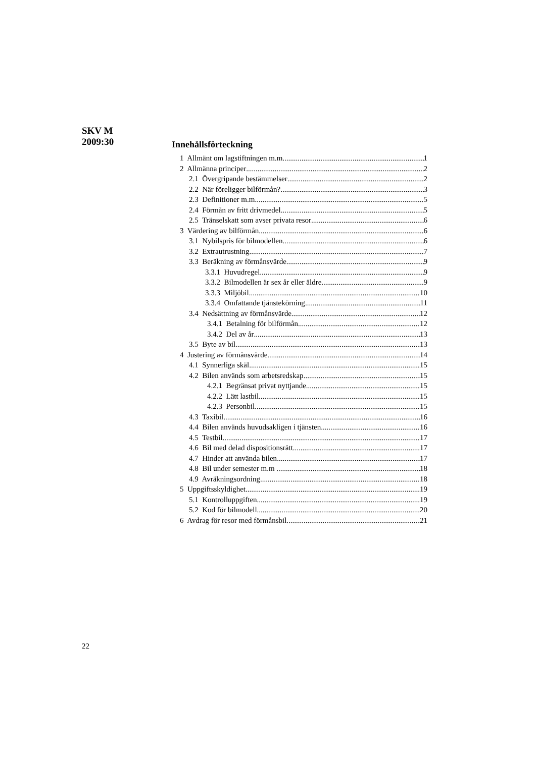SKV M
2009:30
Innehållsförteckning
1 Allmänt om lagstiftningen m.m. 1
2 Allmänna principer 2
2.1 Övergripande bestämmelser 2
2.2 När föreligger bilförmån? 3
2.3 Definitioner m.m. 5
2.4 Förmån av fritt drivmedel 5
2.5 Tränselskatt som avser privata resor 6
3 Värdering av bilförmån 6
3.1 Nybilspris för bilmodellen 6
3.2 Extrautrustning 7
3.3 Beräkning av förmånsvärde 9
3.3.1 Huvudregel 9
3.3.2 Bilmodellen är sex år eller äldre 9
3.3.3 Miljöbil 10
3.3.4 Omfattande tjänstekörning 11
3.4 Nedsättning av förmånsvärde 12
3.4.1 Betalning för bilförmån 12
3.4.2 Del av år 13
3.5 Byte av bil 13
4 Justering av förmånsvärde 14
4.1 Synnerliga skäl 15
4.2 Bilen används som arbetsredskap 15
4.2.1 Begränsat privat nyttjande 15
4.2.2 Lätt lastbil 15
4.2.3 Personbil 15
4.3 Taxibil 16
4.4 Bilen används huvudsakligen i tjänsten. 16
4.5 Testbil 17
4.6 Bil med delad dispositionsrätt 17
4.7 Hinder att använda bilen 17
4.8 Bil under semester m.m 18
4.9 Avräkningsordning 18
5 Uppgiftsskyldighet 19
5.1 Kontrolluppgiften 19
5.2 Kod för bilmodell 20
6 Avdrag för resor med förmånsbil 21
22